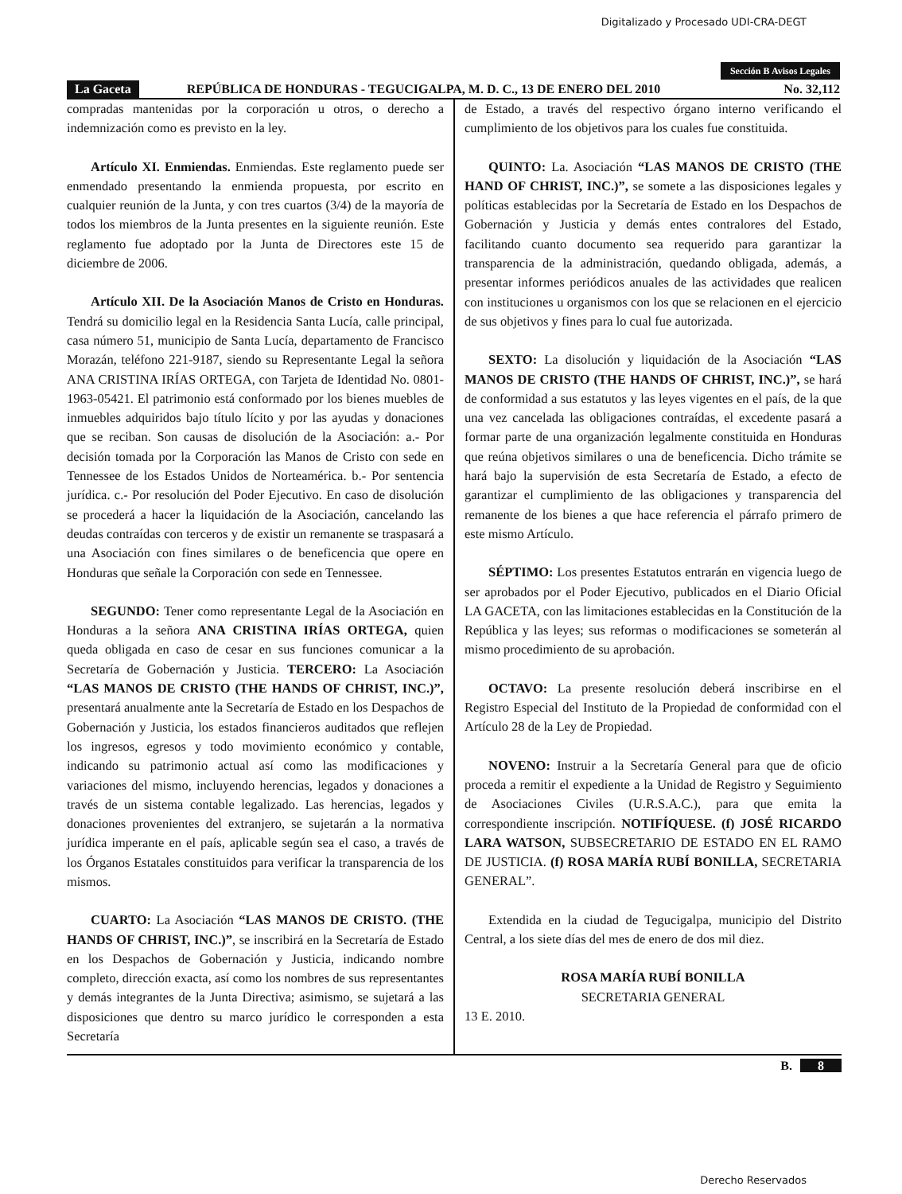Digitalizado y Procesado UDI-CRA-DEGT
Sección B Avisos Legales
La Gaceta REPÚBLICA DE HONDURAS - TEGUCIGALPA, M. D. C., 13 DE ENERO DEL 2010 No. 32,112
compradas mantenidas por la corporación u otros, o derecho a indemnización como es previsto en la ley.
Artículo XI. Enmiendas. Enmiendas. Este reglamento puede ser enmendado presentando la enmienda propuesta, por escrito en cualquier reunión de la Junta, y con tres cuartos (3/4) de la mayoría de todos los miembros de la Junta presentes en la siguiente reunión. Este reglamento fue adoptado por la Junta de Directores este 15 de diciembre de 2006.
Artículo XII. De la Asociación Manos de Cristo en Honduras. Tendrá su domicilio legal en la Residencia Santa Lucía, calle principal, casa número 51, municipio de Santa Lucía, departamento de Francisco Morazán, teléfono 221-9187, siendo su Representante Legal la señora ANA CRISTINA IRÍAS ORTEGA, con Tarjeta de Identidad No. 0801-1963-05421. El patrimonio está conformado por los bienes muebles de inmuebles adquiridos bajo título lícito y por las ayudas y donaciones que se reciban. Son causas de disolución de la Asociación: a.- Por decisión tomada por la Corporación las Manos de Cristo con sede en Tennessee de los Estados Unidos de Norteamérica. b.- Por sentencia jurídica. c.- Por resolución del Poder Ejecutivo. En caso de disolución se procederá a hacer la liquidación de la Asociación, cancelando las deudas contraídas con terceros y de existir un remanente se traspasará a una Asociación con fines similares o de beneficencia que opere en Honduras que señale la Corporación con sede en Tennessee.
SEGUNDO: Tener como representante Legal de la Asociación en Honduras a la señora ANA CRISTINA IRÍAS ORTEGA, quien queda obligada en caso de cesar en sus funciones comunicar a la Secretaría de Gobernación y Justicia. TERCERO: La Asociación “LAS MANOS DE CRISTO (THE HANDS OF CHRIST, INC.)”, presentará anualmente ante la Secretaría de Estado en los Despachos de Gobernación y Justicia, los estados financieros auditados que reflejen los ingresos, egresos y todo movimiento económico y contable, indicando su patrimonio actual así como las modificaciones y variaciones del mismo, incluyendo herencias, legados y donaciones a través de un sistema contable legalizado. Las herencias, legados y donaciones provenientes del extranjero, se sujetarán a la normativa jurídica imperante en el país, aplicable según sea el caso, a través de los Órganos Estatales constituidos para verificar la transparencia de los mismos.
CUARTO: La Asociación “LAS MANOS DE CRISTO. (THE HANDS OF CHRIST, INC.)”, se inscribirá en la Secretaría de Estado en los Despachos de Gobernación y Justicia, indicando nombre completo, dirección exacta, así como los nombres de sus representantes y demás integrantes de la Junta Directiva; asimismo, se sujetará a las disposiciones que dentro su marco jurídico le corresponden a esta Secretaría
de Estado, a través del respectivo órgano interno verificando el cumplimiento de los objetivos para los cuales fue constituida.
QUINTO: La. Asociación “LAS MANOS DE CRISTO (THE HAND OF CHRIST, INC.)”, se somete a las disposiciones legales y políticas establecidas por la Secretaría de Estado en los Despachos de Gobernación y Justicia y demás entes contralores del Estado, facilitando cuanto documento sea requerido para garantizar la transparencia de la administración, quedando obligada, además, a presentar informes periódicos anuales de las actividades que realicen con instituciones u organismos con los que se relacionen en el ejercicio de sus objetivos y fines para lo cual fue autorizada.
SEXTO: La disolución y liquidación de la Asociación “LAS MANOS DE CRISTO (THE HANDS OF CHRIST, INC.)”, se hará de conformidad a sus estatutos y las leyes vigentes en el país, de la que una vez cancelada las obligaciones contraídas, el excedente pasará a formar parte de una organización legalmente constituida en Honduras que reúna objetivos similares o una de beneficencia. Dicho trámite se hará bajo la supervisión de esta Secretaría de Estado, a efecto de garantizar el cumplimiento de las obligaciones y transparencia del remanente de los bienes a que hace referencia el párrafo primero de este mismo Artículo.
SÉPTIMO: Los presentes Estatutos entrarán en vigencia luego de ser aprobados por el Poder Ejecutivo, publicados en el Diario Oficial LA GACETA, con las limitaciones establecidas en la Constitución de la República y las leyes; sus reformas o modificaciones se someterán al mismo procedimiento de su aprobación.
OCTAVO: La presente resolución deberá inscribirse en el Registro Especial del Instituto de la Propiedad de conformidad con el Artículo 28 de la Ley de Propiedad.
NOVENO: Instruir a la Secretaría General para que de oficio proceda a remitir el expediente a la Unidad de Registro y Seguimiento de Asociaciones Civiles (U.R.S.A.C.), para que emita la correspondiente inscripción. NOTIFÍQUESE. (f) JOSÉ RICARDO LARA WATSON, SUBSECRETARIO DE ESTADO EN EL RAMO DE JUSTICIA. (f) ROSA MARÍA RUBÍ BONILLA, SECRETARIA GENERAL”.
Extendida en la ciudad de Tegucigalpa, municipio del Distrito Central, a los siete días del mes de enero de dos mil diez.
ROSA MARÍA RUBÍ BONILLA
SECRETARIA GENERAL
13 E. 2010.
B. 8
Derecho Reservados